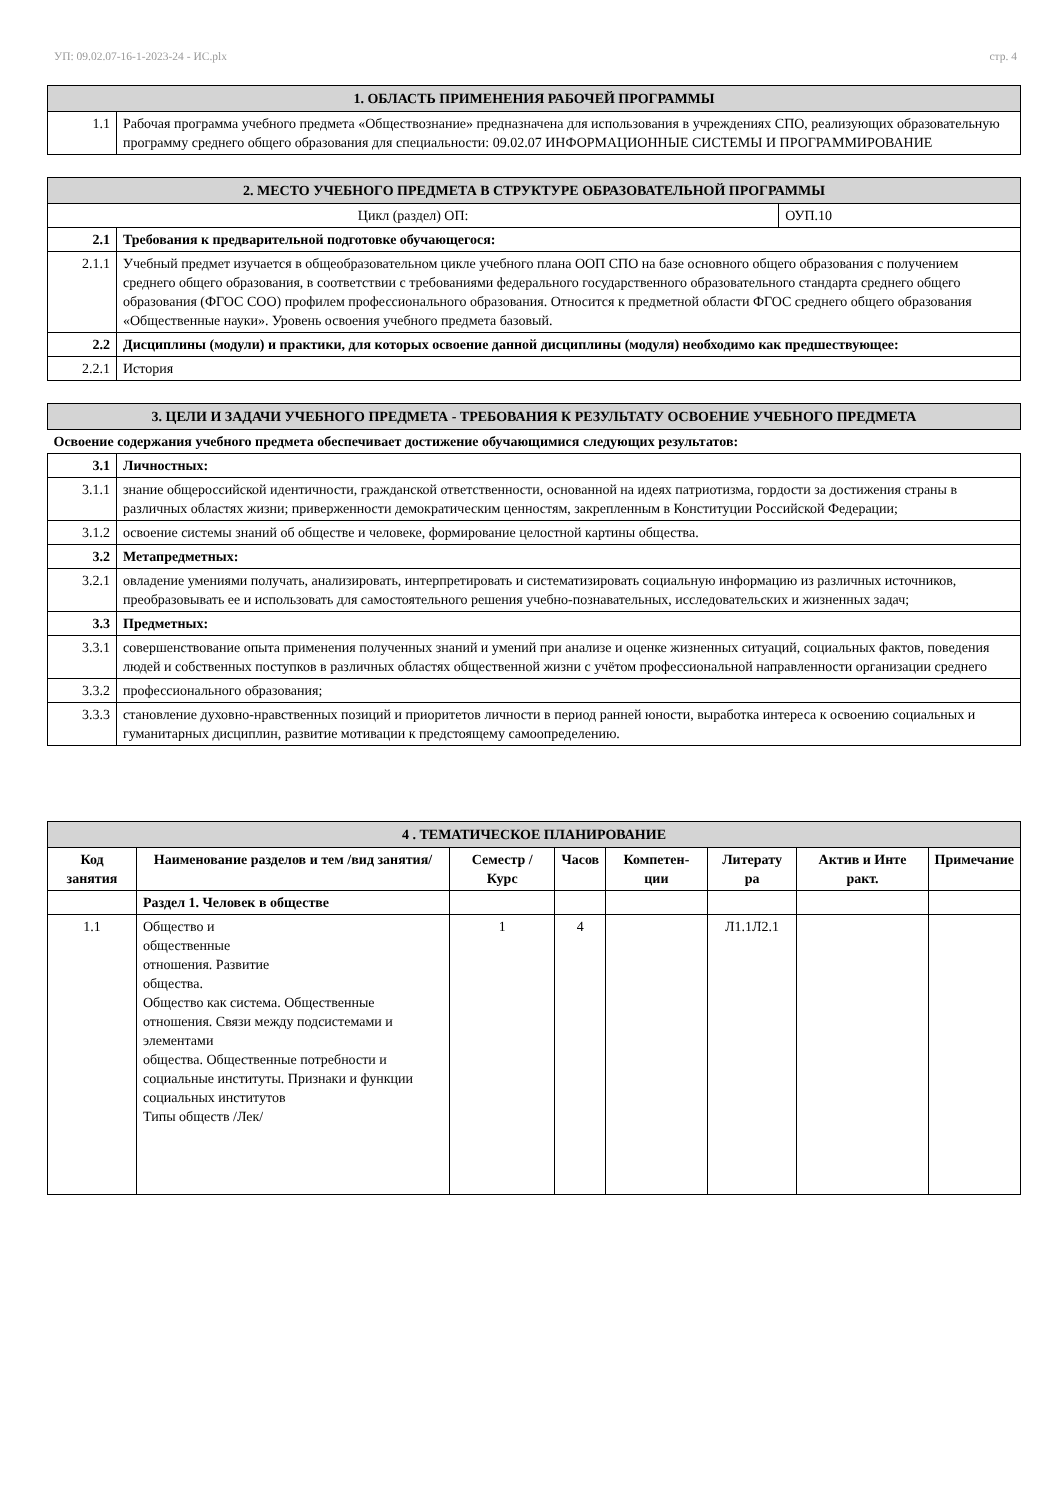УП: 09.02.07-16-1-2023-24 - ИС.plx стр. 4
| 1. ОБЛАСТЬ ПРИМЕНЕНИЯ РАБОЧЕЙ ПРОГРАММЫ | |
| --- | --- |
| 1.1 | Рабочая программа учебного предмета «Обществознание» предназначена для использования в учреждениях СПО, реализующих образовательную программу среднего общего образования для специальности: 09.02.07 ИНФОРМАЦИОННЫЕ СИСТЕМЫ И ПРОГРАММИРОВАНИЕ |
| 2. МЕСТО УЧЕБНОГО ПРЕДМЕТА В СТРУКТУРЕ ОБРАЗОВАТЕЛЬНОЙ ПРОГРАММЫ | | |
| --- | --- | --- |
| Цикл (раздел) ОП: | | ОУП.10 |
| 2.1 | Требования к предварительной подготовке обучающегося: | |
| 2.1.1 | Учебный предмет изучается в общеобразовательном цикле учебного плана ООП СПО на базе основного общего образования с получением среднего общего образования, в соответствии с требованиями федерального государственного образовательного стандарта среднего общего образования (ФГОС СОО) профилем профессионального образования. Относится к предметной области ФГОС среднего общего образования «Общественные науки». Уровень освоения учебного предмета базовый. | |
| 2.2 | Дисциплины (модули) и практики, для которых освоение данной дисциплины (модуля) необходимо как предшествующее: | |
| 2.2.1 | История | |
| 3. ЦЕЛИ И ЗАДАЧИ УЧЕБНОГО ПРЕДМЕТА - ТРЕБОВАНИЯ К РЕЗУЛЬТАТУ ОСВОЕНИЕ УЧЕБНОГО ПРЕДМЕТА | |
| --- | --- |
| Освоение содержания учебного предмета обеспечивает достижение обучающимися следующих результатов: | |
| 3.1 | Личностных: |
| 3.1.1 | знание общероссийской идентичности, гражданской ответственности, основанной на идеях патриотизма, гордости за достижения страны в различных областях жизни; приверженности демократическим ценностям, закрепленным в Конституции Российской Федерации; |
| 3.1.2 | освоение системы знаний об обществе и человеке, формирование целостной картины общества. |
| 3.2 | Метапредметных: |
| 3.2.1 | овладение умениями получать, анализировать, интерпретировать и систематизировать социальную информацию из различных источников, преобразовывать ее и использовать для самостоятельного решения учебно-познавательных, исследовательских и жизненных задач; |
| 3.3 | Предметных: |
| 3.3.1 | совершенствование опыта применения полученных знаний и умений при анализе и оценке жизненных ситуаций, социальных фактов, поведения людей и собственных поступков в различных областях общественной жизни с учётом профессиональной направленности организации среднего |
| 3.3.2 | профессионального образования; |
| 3.3.3 | становление духовно-нравственных позиций и приоритетов личности в период ранней юности, выработка интереса к освоению социальных и гуманитарных дисциплин, развитие мотивации к предстоящему самоопределению. |
| 4 . ТЕМАТИЧЕСКОЕ ПЛАНИРОВАНИЕ | | | | | | | |
| --- | --- | --- | --- | --- | --- | --- | --- |
| Код занятия | Наименование разделов и тем /вид занятия/ | Семестр / Курс | Часов | Компетен-ции | Литерату ра | Актив и Инте ракт. | Примечание |
| | Раздел 1. Человек в обществе | | | | | | |
| 1.1 | Общество и общественные отношения. Развитие общества. Общество как система. Общественные отношения. Связи между подсистемами и элементами общества. Общественные потребности и социальные институты. Признаки и функции социальных институтов Типы обществ /Лек/ | 1 | 4 | | Л1.1Л2.1 | | |